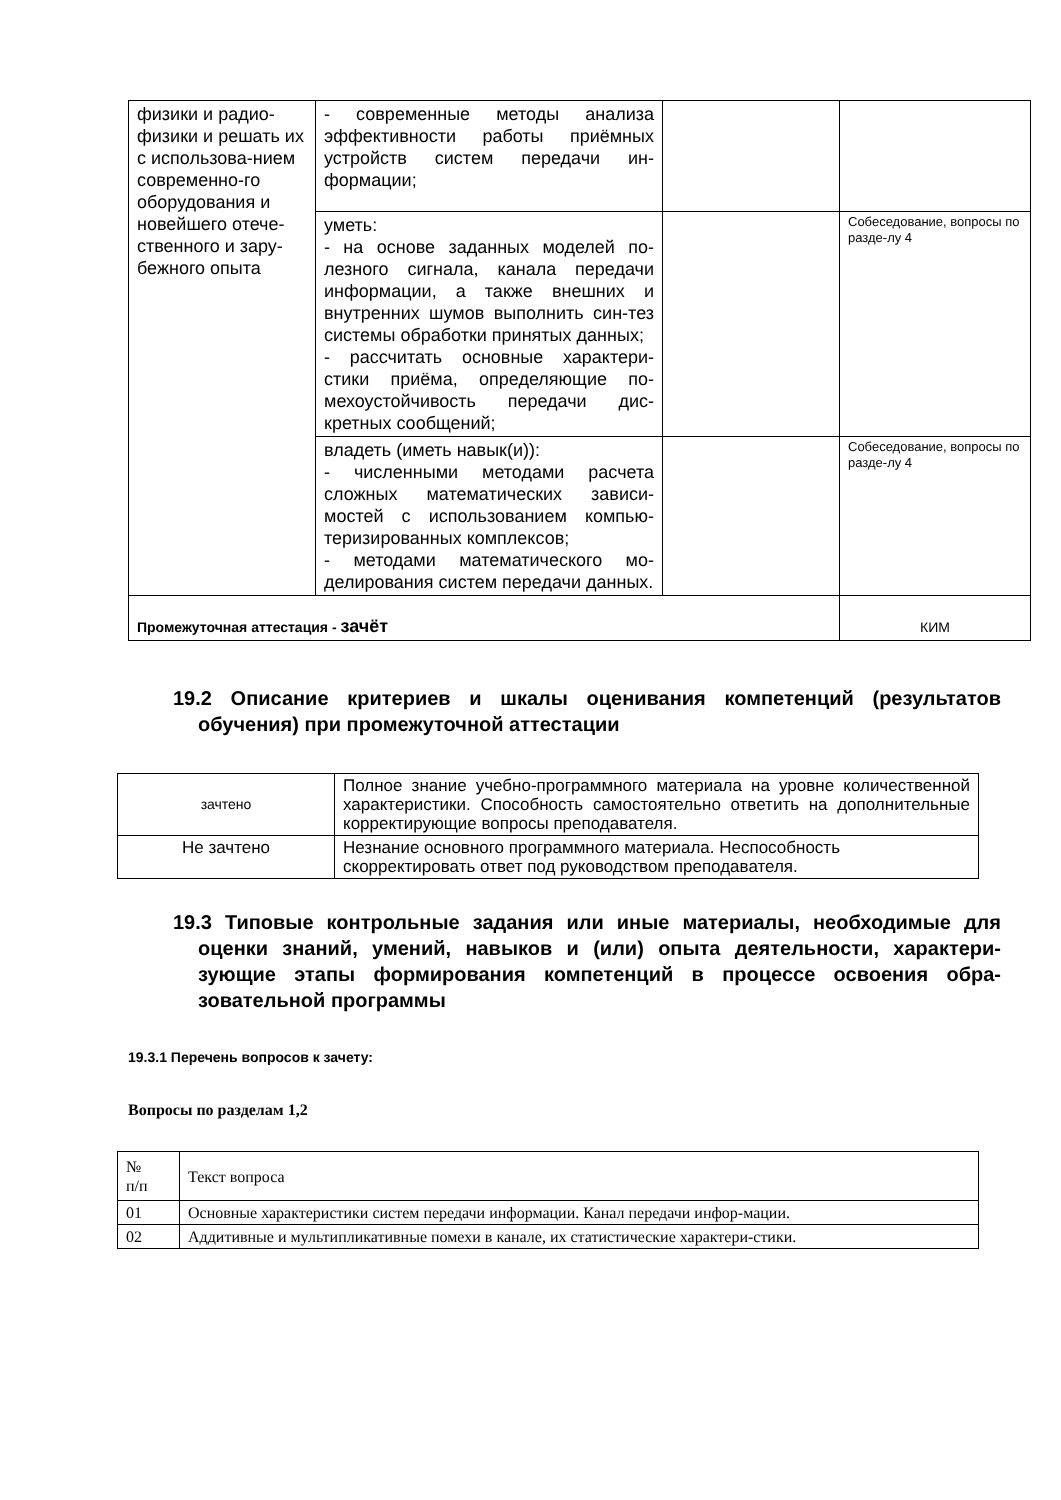| физики и радио-физики и решать их с использова-нием современно-го оборудования и новейшего отече-ственного и зару-бежного опыта | - современные методы анализа эффективности работы приёмных устройств систем передачи ин-формации; | | |
| | уметь: - на основе заданных моделей по-лезного сигнала, канала передачи информации, а также внешних и внутренних шумов выполнить син-тез системы обработки принятых данных; - рассчитать основные характери-стики приёма, определяющие по-мехоустойчивость передачи дис-кретных сообщений; | | Собеседование, вопросы по разде-лу 4 |
| | владеть (иметь навык(и)): - численными методами расчета сложных математических зависи-мостей с использованием компью-теризированных комплексов; - методами математического мо-делирования систем передачи данных. | | Собеседование, вопросы по разде-лу 4 |
| Промежуточная аттестация - зачёт | | | КИМ |
19.2 Описание критериев и шкалы оценивания компетенций (результатов обучения) при промежуточной аттестации
| зачтено | Полное знание учебно-программного материала на уровне количественной характеристики. Способность самостоятельно ответить на дополнительные корректирующие вопросы преподавателя. |
| Не зачтено | Незнание основного программного материала. Неспособность скорректировать ответ под руководством преподавателя. |
19.3 Типовые контрольные задания или иные материалы, необходимые для оценки знаний, умений, навыков и (или) опыта деятельности, характери-зующие этапы формирования компетенций в процессе освоения обра-зовательной программы
19.3.1 Перечень вопросов к зачету:
Вопросы по разделам 1,2
| № п/п | Текст вопроса |
| 01 | Основные характеристики систем передачи информации. Канал передачи инфор-мации. |
| 02 | Аддитивные и мультипликативные помехи в канале, их статистические характери-стики. |